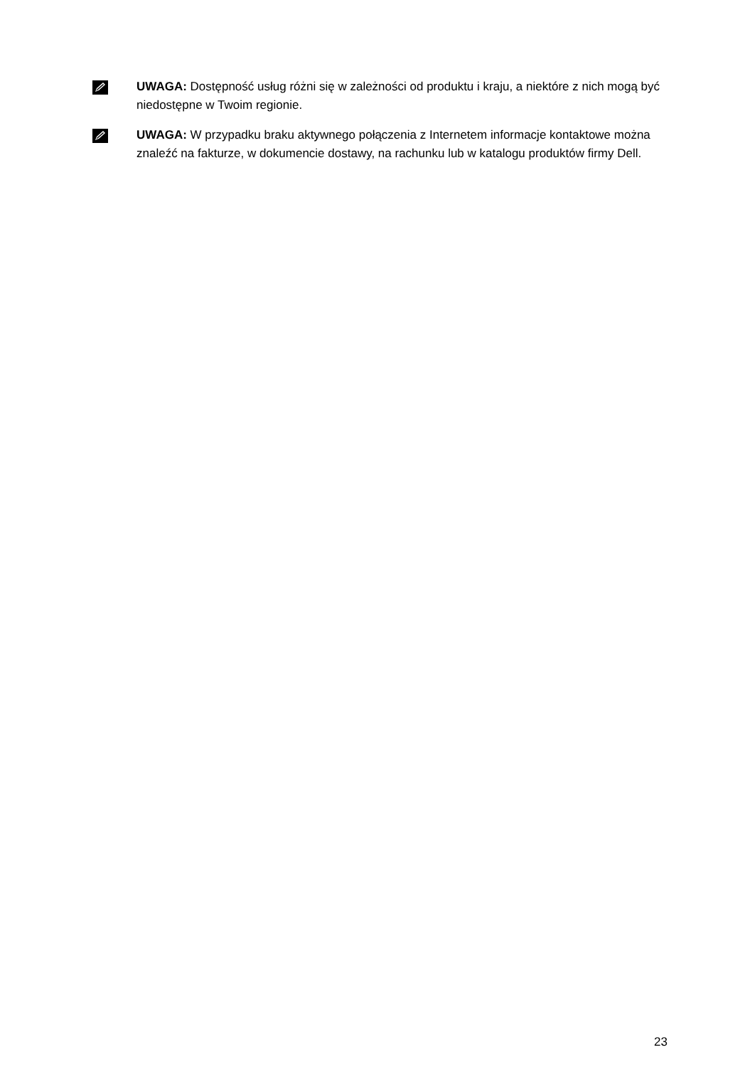UWAGA: Dostępność usług różni się w zależności od produktu i kraju, a niektóre z nich mogą być niedostępne w Twoim regionie.
UWAGA: W przypadku braku aktywnego połączenia z Internetem informacje kontaktowe można znaleźć na fakturze, w dokumencie dostawy, na rachunku lub w katalogu produktów firmy Dell.
23